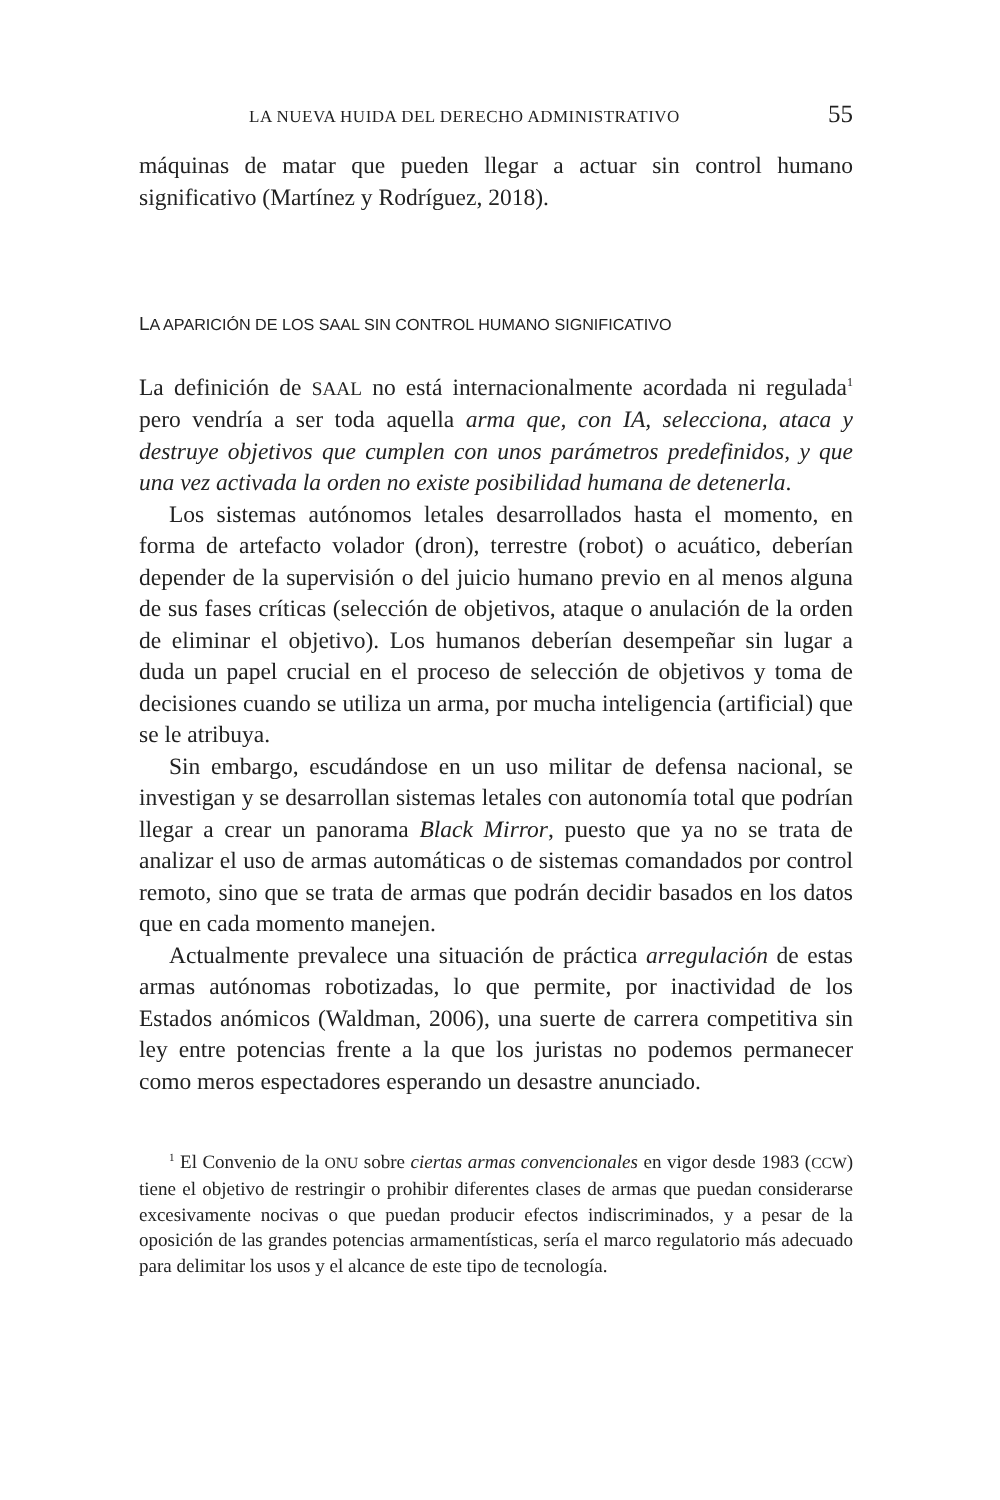LA NUEVA HUIDA DEL DERECHO ADMINISTRATIVO 55
máquinas de matar que pueden llegar a actuar sin control humano significativo (Martínez y Rodríguez, 2018).
LA APARICIÓN DE LOS SAAL SIN CONTROL HUMANO SIGNIFICATIVO
La definición de SAAL no está internacionalmente acordada ni regulada<sup>1</sup> pero vendría a ser toda aquella arma que, con IA, selecciona, ataca y destruye objetivos que cumplen con unos parámetros predefinidos, y que una vez activada la orden no existe posibilidad humana de detenerla.
Los sistemas autónomos letales desarrollados hasta el momento, en forma de artefacto volador (dron), terrestre (robot) o acuático, deberían depender de la supervisión o del juicio humano previo en al menos alguna de sus fases críticas (selección de objetivos, ataque o anulación de la orden de eliminar el objetivo). Los humanos deberían desempeñar sin lugar a duda un papel crucial en el proceso de selección de objetivos y toma de decisiones cuando se utiliza un arma, por mucha inteligencia (artificial) que se le atribuya.
Sin embargo, escudándose en un uso militar de defensa nacional, se investigan y se desarrollan sistemas letales con autonomía total que podrían llegar a crear un panorama Black Mirror, puesto que ya no se trata de analizar el uso de armas automáticas o de sistemas comandados por control remoto, sino que se trata de armas que podrán decidir basados en los datos que en cada momento manejen.
Actualmente prevalece una situación de práctica arregulación de estas armas autónomas robotizadas, lo que permite, por inactividad de los Estados anómicos (Waldman, 2006), una suerte de carrera competitiva sin ley entre potencias frente a la que los juristas no podemos permanecer como meros espectadores esperando un desastre anunciado.
<sup>1</sup> El Convenio de la ONU sobre ciertas armas convencionales en vigor desde 1983 (CCW) tiene el objetivo de restringir o prohibir diferentes clases de armas que puedan considerarse excesivamente nocivas o que puedan producir efectos indiscriminados, y a pesar de la oposición de las grandes potencias armamentísticas, sería el marco regulatorio más adecuado para delimitar los usos y el alcance de este tipo de tecnología.